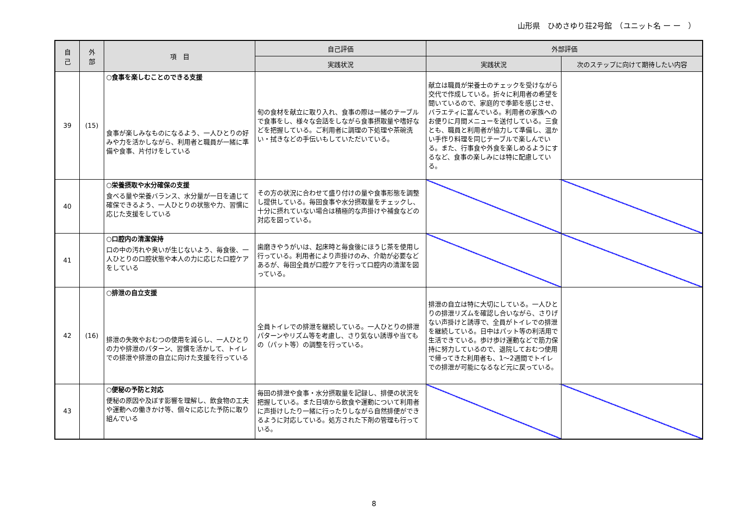山形県　ひめさゆり荘2号館　（ユニット名 ー ー　）
| 自 己 | 外 部 | 項 目 | 自己評価 | 外部評価 | |
| --- | --- | --- | --- | --- | --- |
| | | | 実践状況 | 実践状況 | 次のステップに向けて期待したい内容 |
| 39 | (15) | ○食事を楽しむことのできる支援 食事が楽しみなものになるよう、一人ひとりの好みや力を活かしながら、利用者と職員が一緒に準備や食事、片付けをしている | 旬の食材を献立に取り入れ、食事の際は一緒のテーブルで食事をし、様々な会話をしながら食事摂取量や嗜好などを把握している。ご利用者に調理の下処理や茶碗洗い・拭きなどの手伝いもしていただいている。 | 献立は職員が栄養士のチェックを受けながら交代で作成している。折々に利用者の希望を聞いているので、家庭的で季節を感じさせ、バラエティに富んでいる。利用者の家族へのお便りに月間メニューを送付している。三食とも、職員と利用者が協力して準備し、温かい手作り料理を同じテーブルで楽しんでいる。また、行事食や外食を楽しめるようにするなど、食事の楽しみには特に配慮している。 | |
| 40 | | ○栄養摂取や水分確保の支援 食べる量や栄養バランス、水分量が一日を通じて確保できるよう、一人ひとりの状態や力、習慣に応じた支援をしている | その方の状況に合わせて盛り付けの量や食事形態を調整し提供している。毎回食事や水分摂取量をチェックし、十分に摂れていない場合は積極的な声掛けや補食などの対応を図っている。 | | |
| 41 | | ○口腔内の清潔保持 口の中の汚れや臭いが生じないよう、毎食後、一人ひとりの口腔状態や本人の力に応じた口腔ケアをしている | 歯磨きやうがいは、起床時と毎食後にほうじ茶を使用し行っている。利用者により声掛けのみ、介助が必要などあるが、毎回全員が口腔ケアを行って口腔内の清潔を図っている。 | | |
| 42 | (16) | ○排泄の自立支援 排泄の失敗やおむつの使用を減らし、一人ひとりの力や排泄のパターン、習慣を活かして、トイレでの排泄や排泄の自立に向けた支援を行っている | 全員トイレでの排泄を継続している。一人ひとりの排泄パターンやリズム等を考慮し、さり気ない誘導や当てもの（パット等）の調整を行っている。 | 排泄の自立は特に大切にしている。一人ひとりの排泄リズムを確認し合いながら、さりげない声掛けと誘導で、全員がトイレでの排泄を継続している。日中はパット等の利活用で生活できている。歩け歩け運動などで筋力保持に努力しているので、退院しておむつ使用で帰ってきた利用者も、1～2週間でトイレでの排泄が可能になるなど元に戻っている。 | |
| 43 | | ○便秘の予防と対応 便秘の原因や及ぼす影響を理解し、飲食物の工夫や運動への働きかけ等、個々に応じた予防に取り組んでいる | 毎回の排泄や食事・水分摂取量を記録し、排便の状況を把握している。また日頃から飲食や運動について利用者に声掛けしたり一緒に行ったりしながら自然排便ができるように対応している。処方された下剤の管理も行っている。 | | |
8